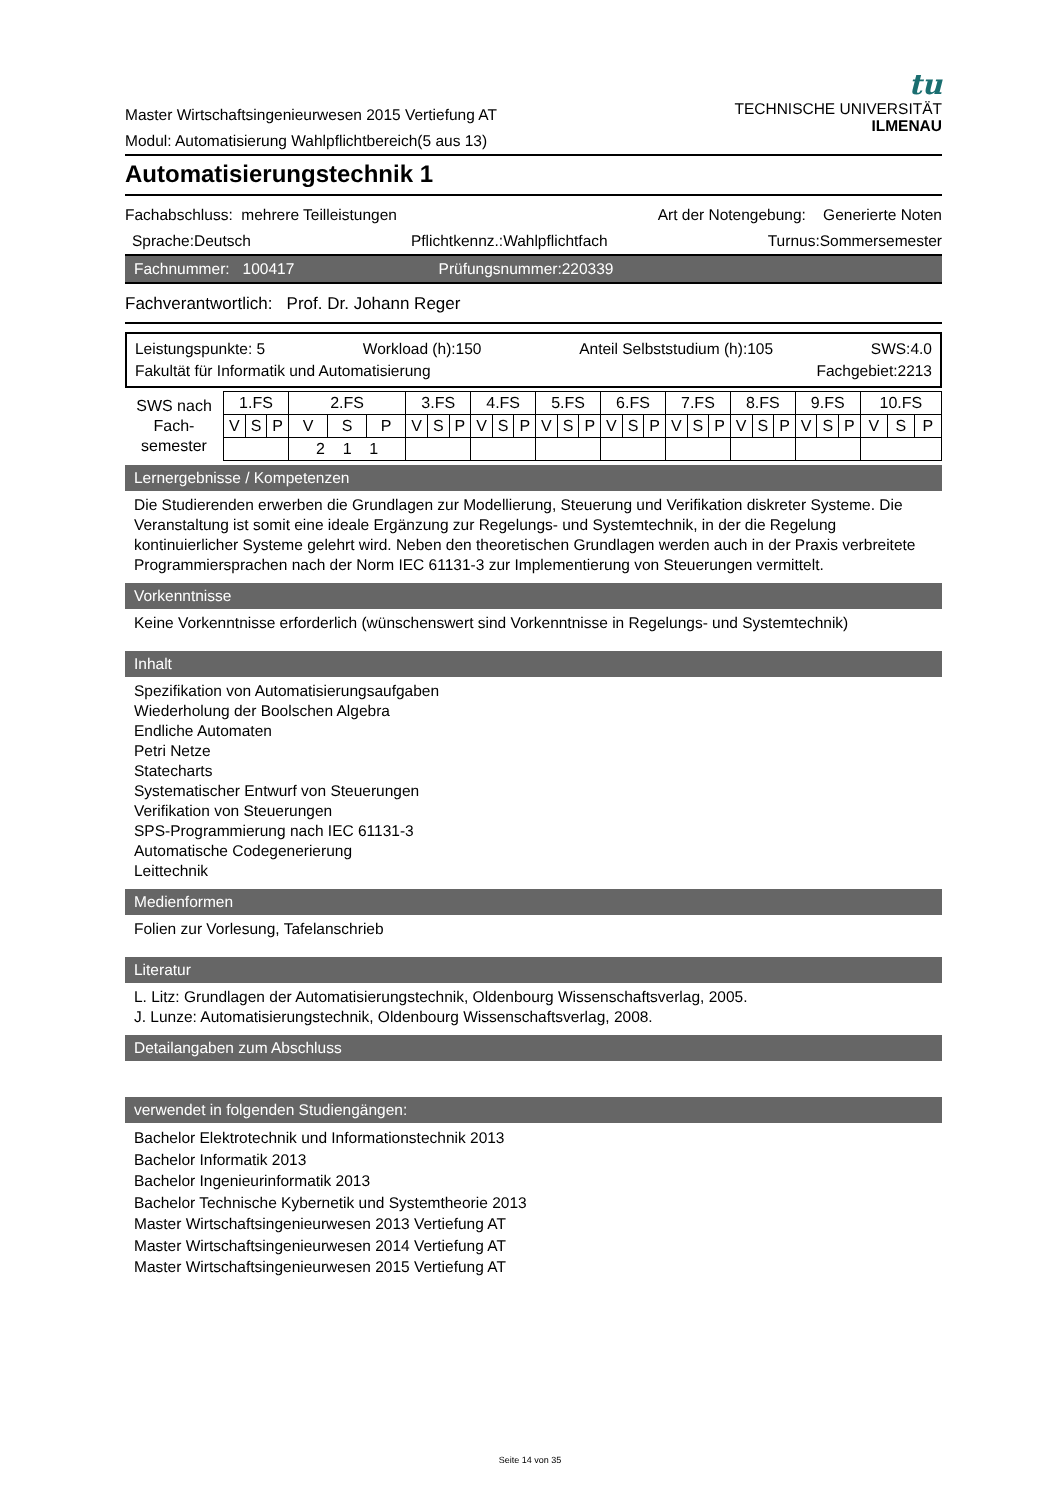Master Wirtschaftsingenieurwesen 2015 Vertiefung AT
Modul: Automatisierung Wahlpflichtbereich(5 aus 13)
tu
TECHNISCHE UNIVERSITÄT
ILMENAU
Automatisierungstechnik 1
Fachabschluss: mehrere Teilleistungen Art der Notengebung: Generierte Noten
Sprache:Deutsch Pflichtkennz.:Wahlpflichtfach Turnus:Sommersemester
Fachnummer: 100417 Prüfungsnummer:220339
Fachverantwortlich: Prof. Dr. Johann Reger
Leistungspunkte: 5 Workload (h):150 Anteil Selbststudium (h):105 SWS:4.0
Fakultät für Informatik und Automatisierung Fachgebiet:2213
| SWS nach Fach-semester | 1.FS | | | 2.FS | | | 3.FS | | | 4.FS | | | 5.FS | | | 6.FS | | | 7.FS | | | 8.FS | | | 9.FS | | | 10.FS | | |
| | V | S | P | V | S | P | V | S | P | V | S | P | V | S | P | V | S | P | V | S | P | V | S | P | V | S | P | V | S | P |
| | | | | 2 1 1 | | | | | | | | | | | | | | | | | | | | | | | | | | |
Lernergebnisse / Kompetenzen
Die Studierenden erwerben die Grundlagen zur Modellierung, Steuerung und Verifikation diskreter Systeme. Die Veranstaltung ist somit eine ideale Ergänzung zur Regelungs- und Systemtechnik, in der die Regelung kontinuierlicher Systeme gelehrt wird. Neben den theoretischen Grundlagen werden auch in der Praxis verbreitete Programmiersprachen nach der Norm IEC 61131-3 zur Implementierung von Steuerungen vermittelt.
Vorkenntnisse
Keine Vorkenntnisse erforderlich (wünschenswert sind Vorkenntnisse in Regelungs- und Systemtechnik)
Inhalt
Spezifikation von Automatisierungsaufgaben
Wiederholung der Boolschen Algebra
Endliche Automaten
Petri Netze
Statecharts
Systematischer Entwurf von Steuerungen
Verifikation von Steuerungen
SPS-Programmierung nach IEC 61131-3
Automatische Codegenerierung
Leittechnik
Medienformen
Folien zur Vorlesung, Tafelanschrieb
Literatur
L. Litz: Grundlagen der Automatisierungstechnik, Oldenbourg Wissenschaftsverlag, 2005.
J. Lunze: Automatisierungstechnik, Oldenbourg Wissenschaftsverlag, 2008.
Detailangaben zum Abschluss
verwendet in folgenden Studiengängen:
Bachelor Elektrotechnik und Informationstechnik 2013
Bachelor Informatik 2013
Bachelor Ingenieurinformatik 2013
Bachelor Technische Kybernetik und Systemtheorie 2013
Master Wirtschaftsingenieurwesen 2013 Vertiefung AT
Master Wirtschaftsingenieurwesen 2014 Vertiefung AT
Master Wirtschaftsingenieurwesen 2015 Vertiefung AT
Seite 14 von 35